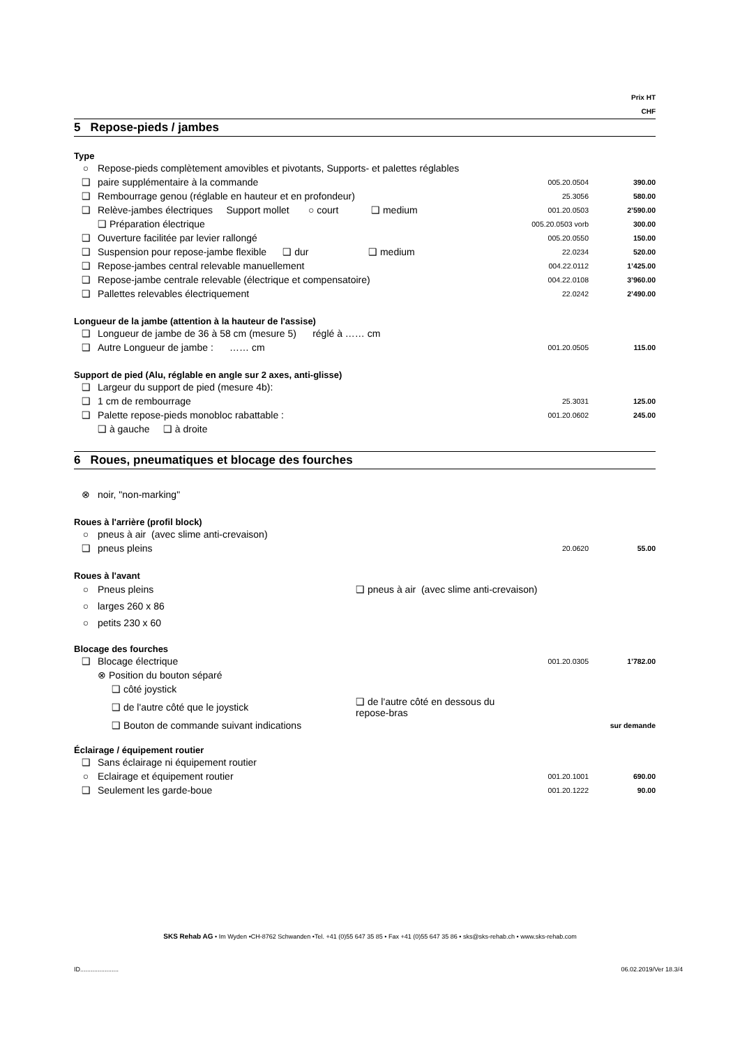Prix HT
CHF
5 Repose-pieds / jambes
Type
| ○ | Repose-pieds complètement amovibles et pivotants, Supports- et palettes réglables | | |
| ❑ | paire supplémentaire à la commande | 005.20.0504 | 390.00 |
| ❑ | Rembourrage genou (réglable en hauteur et en profondeur) | 25.3056 | 580.00 |
| ❑ | Relève-jambes électriques Support mollet ○ court ❑ medium | 001.20.0503 | 2’590.00 |
| | ❑ Préparation électrique | 005.20.0503 vorb | 300.00 |
| ❑ | Ouverture facilitée par levier rallongé | 005.20.0550 | 150.00 |
| ❑ | Suspension pour repose-jambe flexible ❑ dur ❑ medium | 22.0234 | 520.00 |
| ❑ | Repose-jambes central relevable manuellement | 004.22.0112 | 1’425.00 |
| ❑ | Repose-jambe centrale relevable (électrique et compensatoire) | 004.22.0108 | 3’960.00 |
| ❑ | Pallettes relevables électriquement | 22.0242 | 2’490.00 |
Longueur de la jambe (attention à la hauteur de l'assise)
| ❑ | Longueur de jambe de 36 à 58 cm (mesure 5) réglé à …… cm | | |
| ❑ | Autre Longueur de jambe : …… cm | 001.20.0505 | 115.00 |
Support de pied (Alu, réglable en angle sur 2 axes, anti-glisse)
| ❑ | Largeur du support de pied (mesure 4b): | | |
| ❑ | 1 cm de rembourrage | 25.3031 | 125.00 |
| ❑ | Palette repose-pieds monobloc rabattable : | 001.20.0602 | 245.00 |
| | ❑ à gauche ❑ à droite | | |
6 Roues, pneumatiques et blocage des fourches
| ⊗ | noir, "non-marking" |
Roues à l'arrière (profil block)
| ○ | pneus à air (avec slime anti-crevaison) | | |
| ❑ | pneus pleins | 20.0620 | 55.00 |
Roues à l'avant
| ○ | Pneus pleins | ❑ pneus à air (avec slime anti-crevaison) |
| ○ | larges 260 x 86 | |
| ○ | petits 230 x 60 | |
Blocage des fourches
| ❑ | Blocage électrique | | 001.20.0305 | 1’782.00 |
| | ⊗ Position du bouton séparé | | | |
| | ❑ côté joystick | | | |
| | ❑ de l'autre côté que le joystick | ❑ de l'autre côté en dessous du repose-bras | | |
| | ❑ Bouton de commande suivant indications | | | sur demande |
Éclairage / équipement routier
| ❑ | Sans éclairage ni équipement routier | | |
| ○ | Eclairage et équipement routier | 001.20.1001 | 690.00 |
| ❑ | Seulement les garde-boue | 001.20.1222 | 90.00 |
SKS Rehab AG • Im Wyden •CH-8762 Schwanden •Tel. +41 (0)55 647 35 85 • Fax +41 (0)55 647 35 86 • sks@sks-rehab.ch • www.sks-rehab.com
ID...................... 06.02.2019/Ver 18.3/4